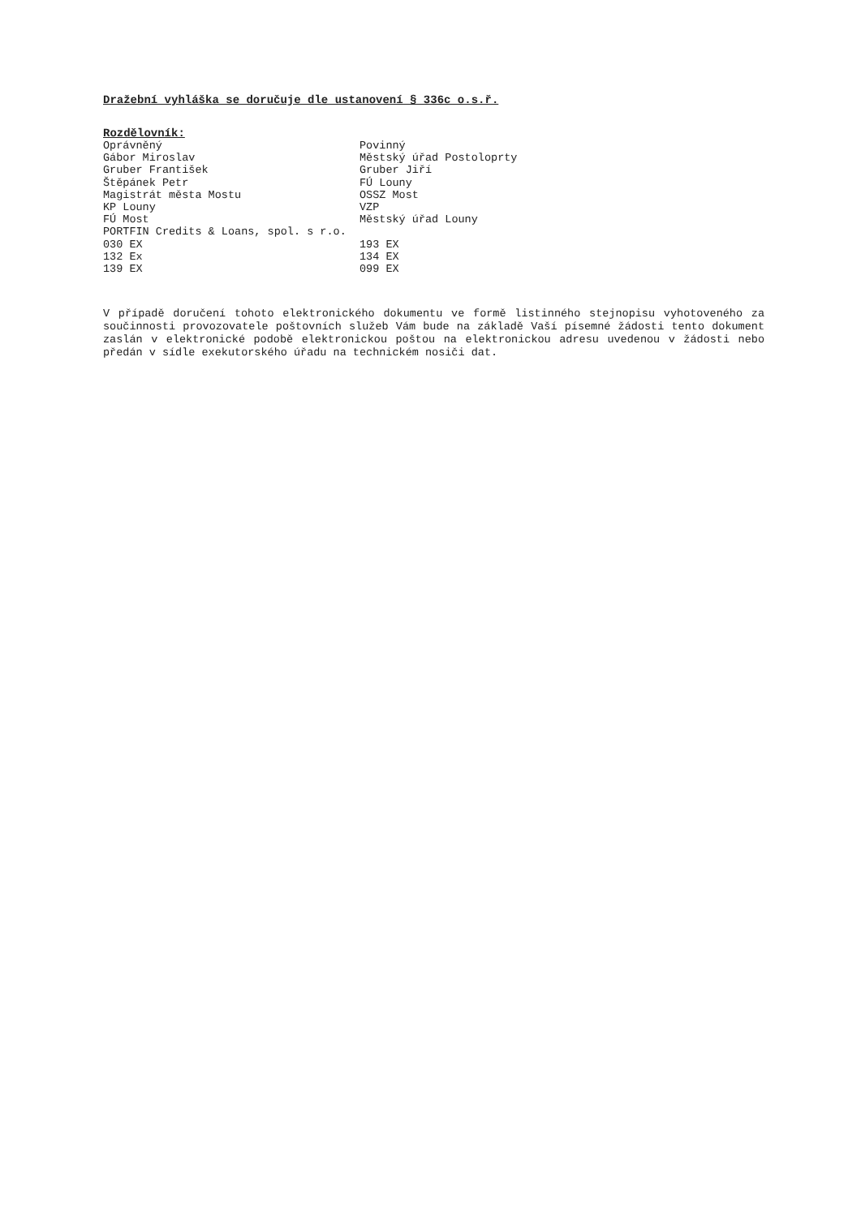Dražební vyhláška se doručuje dle ustanovení § 336c o.s.ř.
Rozdělovník:
| Oprávněný | Povinný |
| Gábor Miroslav | Městský úřad Postoloprty |
| Gruber František | Gruber Jiří |
| Štěpánek Petr | FÚ Louny |
| Magistrát města Mostu | OSSZ Most |
| KP Louny | VZP |
| FÚ Most | Městský úřad Louny |
| PORTFIN Credits & Loans, spol. s r.o. | |
| 030 EX | 193 EX |
| 132 Ex | 134 EX |
| 139 EX | 099 EX |
V případě doručení tohoto elektronického dokumentu ve formě listinného stejnopisu vyhotoveného za součinnosti provozovatele poštovních služeb Vám bude na základě Vaší písemné žádosti tento dokument zaslán v elektronické podobě elektronickou poštou na elektronickou adresu uvedenou v žádosti nebo předán v sídle exekutorského úřadu na technickém nosiči dat.